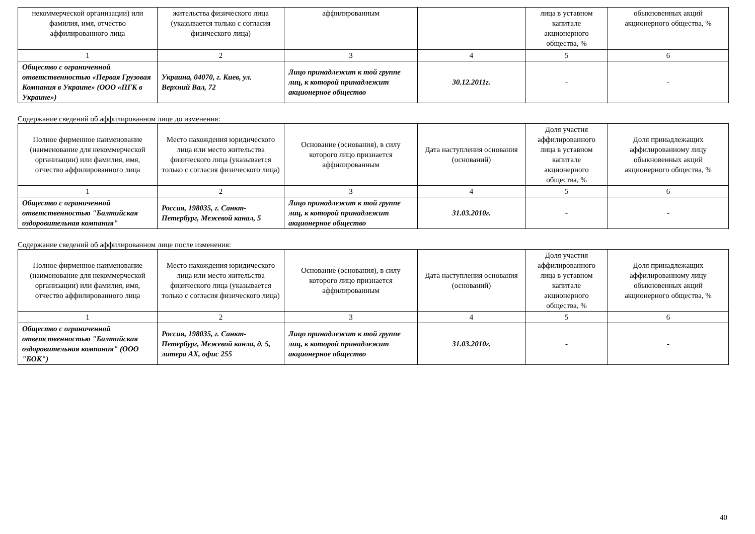| некоммерческой организации) или фамилия, имя, отчество аффилированного лица | жительства физического лица (указывается только с согласия физического лица) | аффилированным | | лица в уставном капитале акционерного общества, % | обыкновенных акций акционерного общества, % |
| 1 | 2 | 3 | 4 | 5 | 6 |
| Общество с ограниченной ответственностью «Первая Грузовая Компания в Украине» (ООО «ПГК в Украине») | Украина, 04070, г. Киев, ул. Верхний Вал, 72 | Лицо принадлежит к той группе лиц, к которой принадлежит акционерное общество | 30.12.2011г. | - | - |
Содержание сведений об аффилированном лице до изменения:
| Полное фирменное наименование (наименование для некоммерческой организации) или фамилия, имя, отчество аффилированного лица | Место нахождения юридического лица или место жительства физического лица (указывается только с согласия физического лица) | Основание (основания), в силу которого лицо признается аффилированным | Дата наступления основания (оснований) | Доля участия аффилированного лица в уставном капитале акционерного общества, % | Доля принадлежащих аффилированному лицу обыкновенных акций акционерного общества, % |
| 1 | 2 | 3 | 4 | 5 | 6 |
| Общество с ограниченной ответственностью "Балтийская оздоровительная компания" | Россия, 198035, г. Санкт-Петербург, Межевой канал, 5 | Лицо принадлежит к той группе лиц, к которой принадлежит акционерное общество | 31.03.2010г. | - | - |
Содержание сведений об аффилированном лице после изменения:
| Полное фирменное наименование (наименование для некоммерческой организации) или фамилия, имя, отчество аффилированного лица | Место нахождения юридического лица или место жительства физического лица (указывается только с согласия физического лица) | Основание (основания), в силу которого лицо признается аффилированным | Дата наступления основания (оснований) | Доля участия аффилированного лица в уставном капитале акционерного общества, % | Доля принадлежащих аффилированному лицу обыкновенных акций акционерного общества, % |
| 1 | 2 | 3 | 4 | 5 | 6 |
| Общество с ограниченной ответственностью "Балтийская оздоровительная компания" (ООО "БОК") | Россия, 198035, г. Санкт-Петербург, Межевой канла, д. 5, литера АХ, офис 255 | Лицо принадлежит к той группе лиц, к которой принадлежит акционерное общество | 31.03.2010г. | - | - |
40